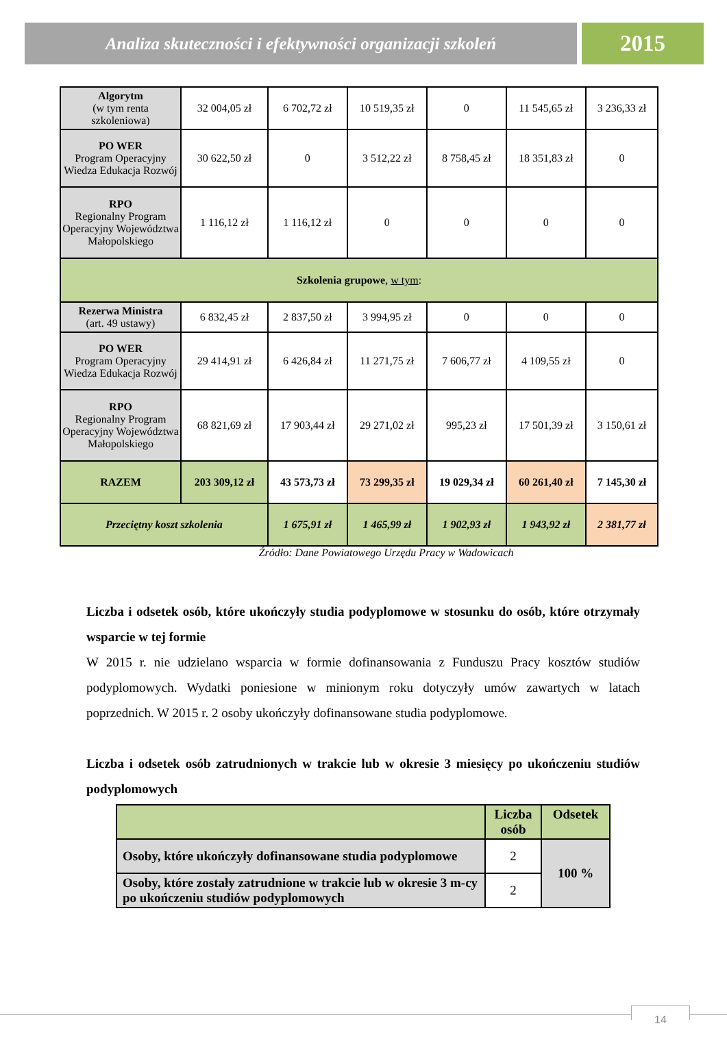Analiza skuteczności i efektywności organizacji szkoleń
2015
| Algorytm (w tym renta szkoleniowa) | 32 004,05 zł | 6 702,72 zł | 10 519,35 zł | 0 | 11 545,65 zł | 3 236,33 zł |
| PO WER Program Operacyjny Wiedza Edukacja Rozwój | 30 622,50 zł | 0 | 3 512,22 zł | 8 758,45 zł | 18 351,83 zł | 0 |
| RPO Regionalny Program Operacyjny Województwa Małopolskiego | 1 116,12 zł | 1 116,12 zł | 0 | 0 | 0 | 0 |
| Szkolenia grupowe , w tym : | | | | | | |
| Rezerwa Ministra (art. 49 ustawy) | 6 832,45 zł | 2 837,50 zł | 3 994,95 zł | 0 | 0 | 0 |
| PO WER Program Operacyjny Wiedza Edukacja Rozwój | 29 414,91 zł | 6 426,84 zł | 11 271,75 zł | 7 606,77 zł | 4 109,55 zł | 0 |
| RPO Regionalny Program Operacyjny Województwa Małopolskiego | 68 821,69 zł | 17 903,44 zł | 29 271,02 zł | 995,23 zł | 17 501,39 zł | 3 150,61 zł |
| RAZEM | 203 309,12 zł | 43 573,73 zł | 73 299,35 zł | 19 029,34 zł | 60 261,40 zł | 7 145,30 zł |
| Przeciętny koszt szkolenia | | 1 675,91 zł | 1 465,99 zł | 1 902,93 zł | 1 943,92 zł | 2 381,77 zł |
Źródło: Dane Powiatowego Urzędu Pracy w Wadowicach
Liczba i odsetek osób, które ukończyły studia podyplomowe w stosunku do osób, które otrzymały wsparcie w tej formie
W 2015 r. nie udzielano wsparcia w formie dofinansowania z Funduszu Pracy kosztów studiów podyplomowych. Wydatki poniesione w minionym roku dotyczyły umów zawartych w latach poprzednich. W 2015 r. 2 osoby ukończyły dofinansowane studia podyplomowe.
Liczba i odsetek osób zatrudnionych w trakcie lub w okresie 3 miesięcy po ukończeniu studiów podyplomowych
| | Liczba osób | Odsetek |
| Osoby, które ukończyły dofinansowane studia podyplomowe | 2 | 100 % |
| Osoby, które zostały zatrudnione w trakcie lub w okresie 3 m-cy po ukończeniu studiów podyplomowych | 2 | |
14